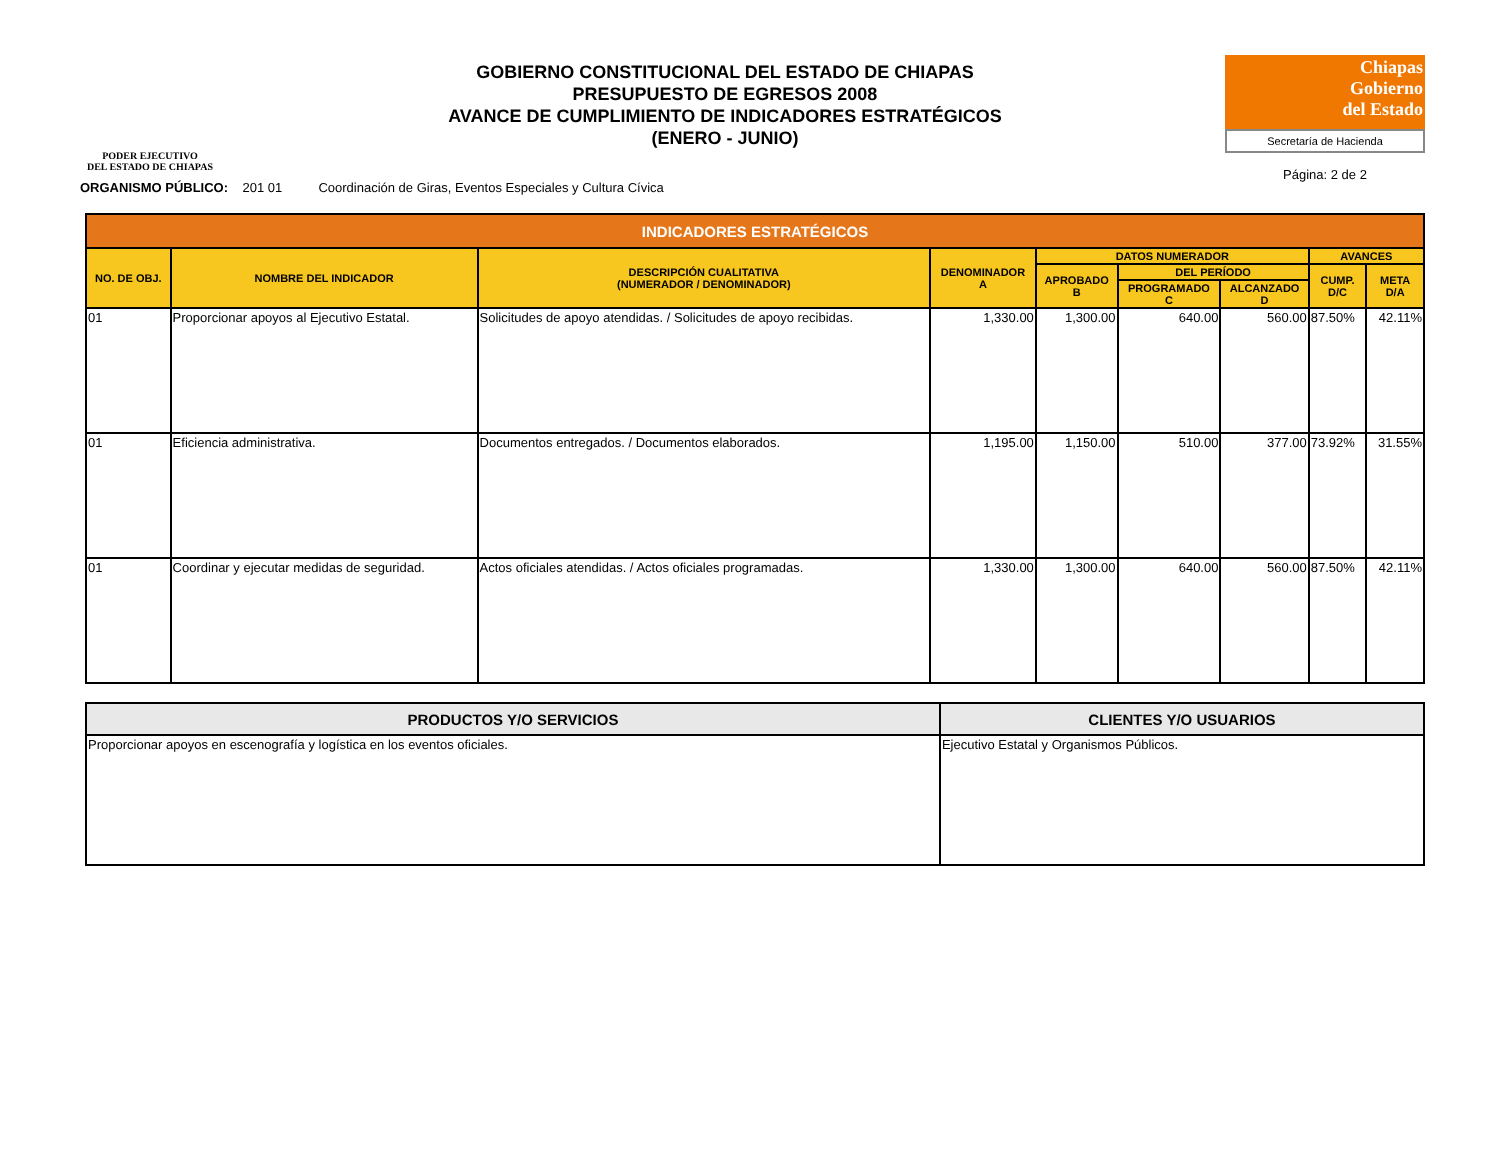PODER EJECUTIVO
DEL ESTADO DE CHIAPAS
GOBIERNO CONSTITUCIONAL DEL ESTADO DE CHIAPAS
PRESUPUESTO DE EGRESOS 2008
AVANCE DE CUMPLIMIENTO DE INDICADORES ESTRATÉGICOS
(ENERO - JUNIO)
Chiapas
Gobierno
del Estado
Secretaría de Hacienda
Página: 2 de 2
ORGANISMO PÚBLICO: 201 01 Coordinación de Giras, Eventos Especiales y Cultura Cívica
| INDICADORES ESTRATÉGICOS | | | | | | | | |
| --- | --- | --- | --- | --- | --- | --- | --- | --- |
| NO. DE OBJ. | NOMBRE DEL INDICADOR | DESCRIPCIÓN CUALITATIVA (NUMERADOR / DENOMINADOR) | DENOMINADOR A | DATOS NUMERADOR | | | AVANCES | |
| | | | | APROBADO B | DEL PERÍODO | | CUMP. D/C | META D/A |
| | | | | | PROGRAMADO C | ALCANZADO D | | |
| 01 | Proporcionar apoyos al Ejecutivo Estatal. | Solicitudes de apoyo atendidas. / Solicitudes de apoyo recibidas. | 1,330.00 | 1,300.00 | 640.00 | 560.00 | 87.50% | 42.11% |
| 01 | Eficiencia administrativa. | Documentos entregados. / Documentos elaborados. | 1,195.00 | 1,150.00 | 510.00 | 377.00 | 73.92% | 31.55% |
| 01 | Coordinar y ejecutar medidas de seguridad. | Actos oficiales atendidas. / Actos oficiales programadas. | 1,330.00 | 1,300.00 | 640.00 | 560.00 | 87.50% | 42.11% |
| PRODUCTOS Y/O SERVICIOS | CLIENTES Y/O USUARIOS |
| --- | --- |
| Proporcionar apoyos en escenografía y logística en los eventos oficiales. | Ejecutivo Estatal y Organismos Públicos. |